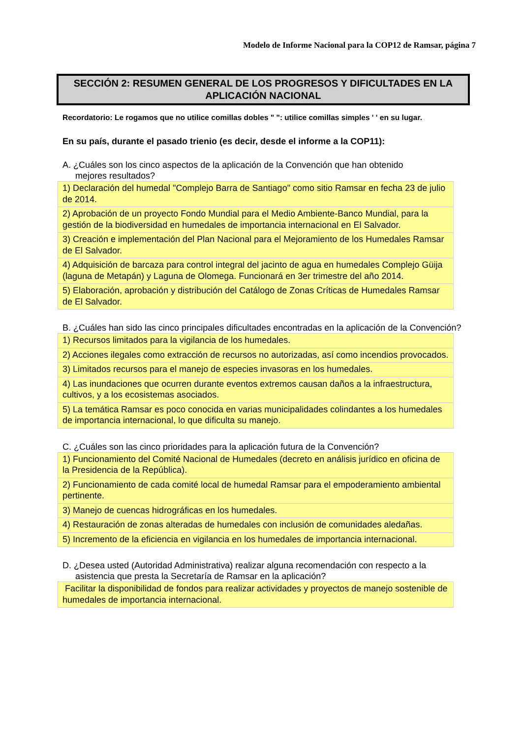Modelo de Informe Nacional para la COP12 de Ramsar, página 7
SECCIÓN 2: RESUMEN GENERAL DE LOS PROGRESOS Y DIFICULTADES EN LA APLICACIÓN NACIONAL
Recordatorio: Le rogamos que no utilice comillas dobles " ": utilice comillas simples ' ' en su lugar.
En su país, durante el pasado trienio (es decir, desde el informe a la COP11):
A. ¿Cuáles son los cinco aspectos de la aplicación de la Convención que han obtenido
mejores resultados?
| 1) Declaración del humedal "Complejo Barra de Santiago" como sitio Ramsar en fecha 23 de julio de 2014. |
| 2) Aprobación de un proyecto Fondo Mundial para el Medio Ambiente-Banco Mundial, para la gestión de la biodiversidad en humedales de importancia internacional en El Salvador. |
| 3) Creación e implementación del Plan Nacional para el Mejoramiento de los Humedales Ramsar de El Salvador. |
| 4) Adquisición de barcaza para control integral del jacinto de agua en humedales Complejo Güija (laguna de Metapán) y Laguna de Olomega. Funcionará en 3er trimestre del año 2014. |
| 5) Elaboración, aprobación y distribución del Catálogo de Zonas Críticas de Humedales Ramsar de El Salvador. |
B. ¿Cuáles han sido las cinco principales dificultades encontradas en la aplicación de la Convención?
| 1) Recursos limitados para la vigilancia de los humedales. |
| 2) Acciones ilegales como extracción de recursos no autorizadas, así como incendios provocados. |
| 3) Limitados recursos para el manejo de especies invasoras en los humedales. |
| 4) Las inundaciones que ocurren durante eventos extremos causan daños a la infraestructura, cultivos, y a los ecosistemas asociados. |
| 5) La temática Ramsar es poco conocida en varias municipalidades colindantes a los humedales de importancia internacional, lo que dificulta su manejo. |
C. ¿Cuáles son las cinco prioridades para la aplicación futura de la Convención?
| 1) Funcionamiento del Comité Nacional de Humedales (decreto en análisis jurídico en oficina de la Presidencia de la República). |
| 2) Funcionamiento de cada comité local de humedal Ramsar para el empoderamiento ambiental pertinente. |
| 3) Manejo de cuencas hidrográficas en los humedales. |
| 4) Restauración de zonas alteradas de humedales con inclusión de comunidades aledañas. |
| 5) Incremento de la eficiencia en vigilancia en los humedales de importancia internacional. |
D. ¿Desea usted (Autoridad Administrativa) realizar alguna recomendación con respecto a la
asistencia que presta la Secretaría de Ramsar en la aplicación?
| Facilitar la disponibilidad de fondos para realizar actividades y proyectos de manejo sostenible de humedales de importancia internacional. |